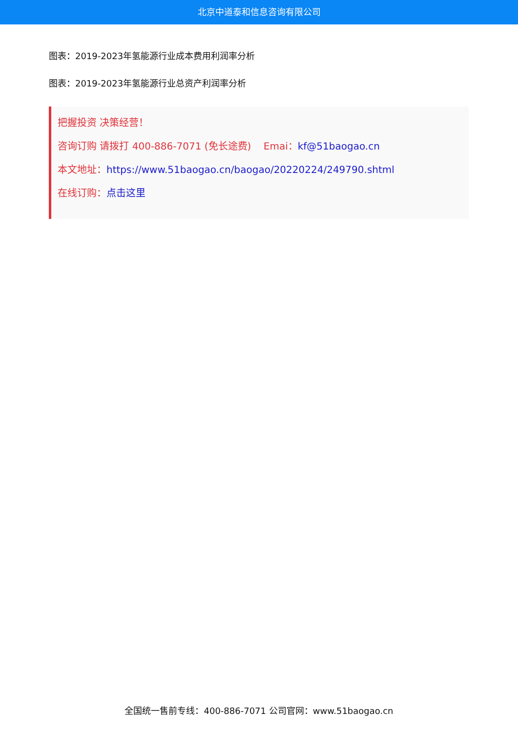北京中道泰和信息咨询有限公司
图表：2019-2023年氢能源行业成本费用利润率分析
图表：2019-2023年氢能源行业总资产利润率分析
把握投资 决策经营！
咨询订购 请拨打 400-886-7071 (免长途费) Emai：kf@51baogao.cn
本文地址：https://www.51baogao.cn/baogao/20220224/249790.shtml
在线订购：点击这里
全国统一售前专线：400-886-7071 公司官网：www.51baogao.cn